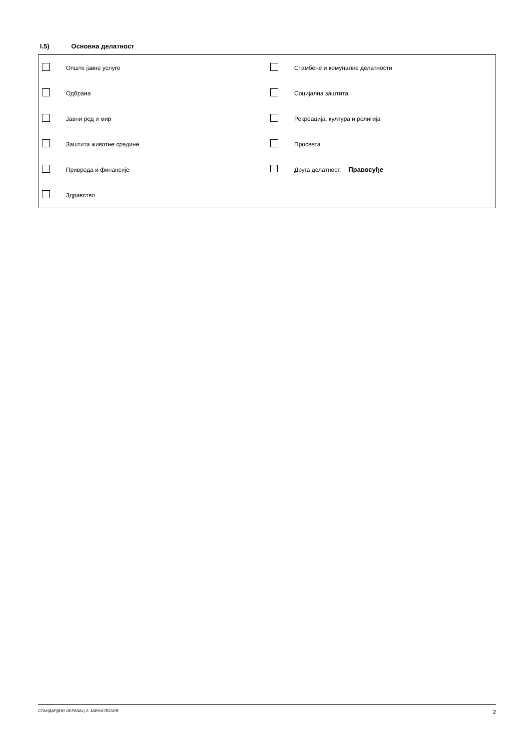I.5) Основна делатност
| | Опште јавне услуге | | Стамбене и комуналне делатности |
| | Одбрана | | Социјална заштита |
| | Јавни ред и мир | | Рекреација, култура и религија |
| | Заштита животне средине | | Просвета |
| | Привреда и финансије | | Друга делатност: Правосуђе |
| | Здравство | | |
СТАНДАРДНИ ОБРАЗАЦ 2: ЈАВНИ ПОЗИВ 2